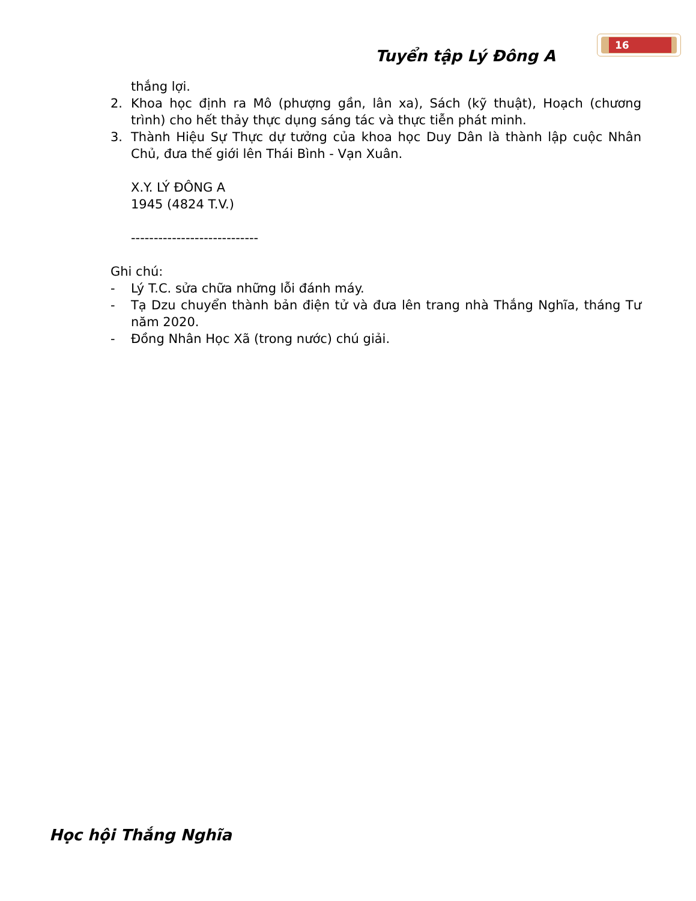Tuyển tập Lý Đông A
16
thắng lợi.
2. Khoa học định ra Mô (phượng gần, lân xa), Sách (kỹ thuật), Hoạch (chương trình) cho hết thảy thực dụng sáng tác và thực tiễn phát minh.
3. Thành Hiệu Sự Thực dự tưởng của khoa học Duy Dân là thành lập cuộc Nhân Chủ, đưa thế giới lên Thái Bình - Vạn Xuân.
X.Y. LÝ ĐÔNG A
1945 (4824 T.V.)
----------------------------
Ghi chú:
- Lý T.C. sửa chữa những lỗi đánh máy.
- Tạ Dzu chuyển thành bản điện tử và đưa lên trang nhà Thắng Nghĩa, tháng Tư năm 2020.
- Đồng Nhân Học Xã (trong nước) chú giải.
Học hội Thắng Nghĩa